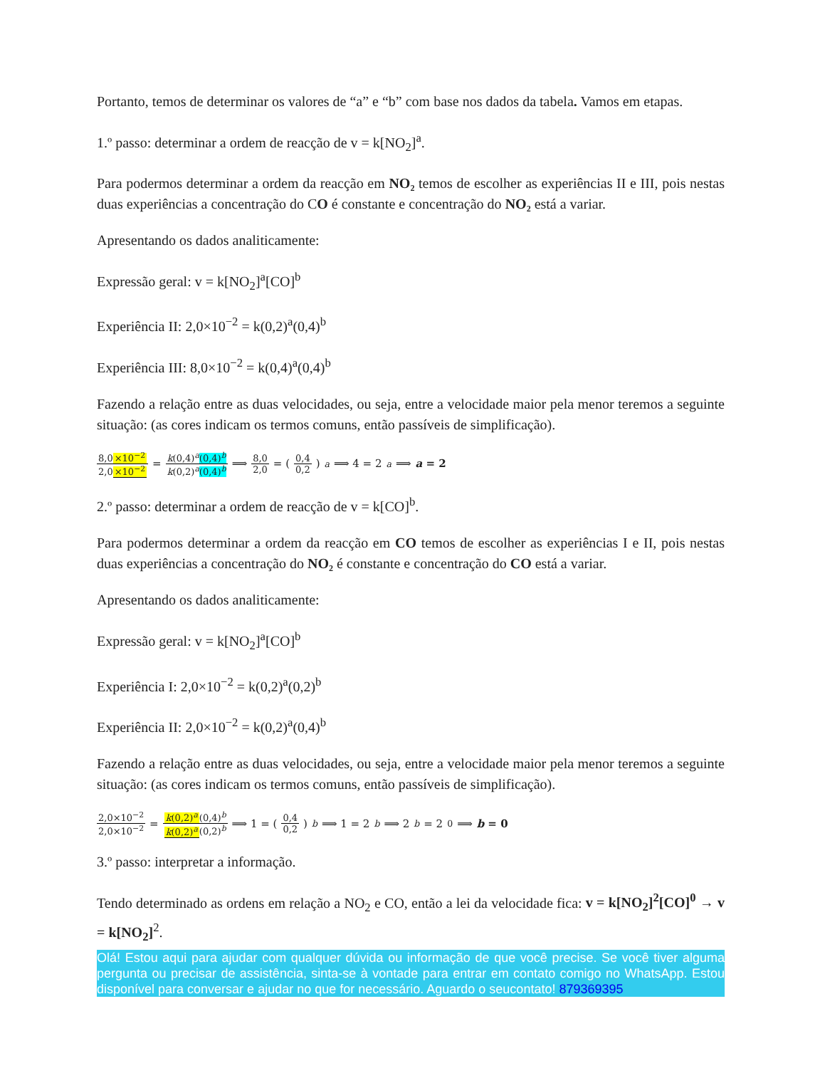Portanto, temos de determinar os valores de “a” e “b” com base nos dados da tabela. Vamos em etapas.
1.º passo: determinar a ordem de reacção de v = k[NO<sub>2</sub>]<sup>a</sup>.
Para podermos determinar a ordem da reacção em NO₂ temos de escolher as experiências II e III, pois nestas duas experiências a concentração do CO é constante e concentração do NO₂ está a variar.
Apresentando os dados analiticamente:
Expressão geral: v = k[NO<sub>2</sub>]<sup>a</sup>[CO]<sup>b</sup>
Experiência II: 2,0×10<sup>−2</sup> = k(0,2)<sup>a</sup>(0,4)<sup>b</sup>
Experiência III: 8,0×10<sup>−2</sup> = k(0,4)<sup>a</sup>(0,4)<sup>b</sup>
Fazendo a relação entre as duas velocidades, ou seja, entre a velocidade maior pela menor teremos a seguinte situação: (as cores indicam os termos comuns, então passíveis de simplificação).
8,0×10<sup>−2</sup> 2,0×10<sup>−2</sup> = k(0,4)<sup>a</sup>(0,4)<sup>b</sup> k(0,2)<sup>a</sup>(0,4)<sup>b</sup> ⟹ 8,0 2,0 = (0,4 0,2)<sup>a</sup> ⟹ 4 = 2<sup>a</sup> ⟹ a = 2
2.º passo: determinar a ordem de reacção de v = k[CO]<sup>b</sup>.
Para podermos determinar a ordem da reacção em CO temos de escolher as experiências I e II, pois nestas duas experiências a concentração do NO₂ é constante e concentração do CO está a variar.
Apresentando os dados analiticamente:
Expressão geral: v = k[NO<sub>2</sub>]<sup>a</sup>[CO]<sup>b</sup>
Experiência I: 2,0×10<sup>−2</sup> = k(0,2)<sup>a</sup>(0,2)<sup>b</sup>
Experiência II: 2,0×10<sup>−2</sup> = k(0,2)<sup>a</sup>(0,4)<sup>b</sup>
Fazendo a relação entre as duas velocidades, ou seja, entre a velocidade maior pela menor teremos a seguinte situação: (as cores indicam os termos comuns, então passíveis de simplificação).
2,0×10<sup>−2</sup> 2,0×10<sup>−2</sup> = k(0,2)<sup>a</sup>(0,4)<sup>b</sup> k(0,2)<sup>a</sup>(0,2)<sup>b</sup> ⟹ 1 = (0,4 0,2)<sup>b</sup> ⟹ 1 = 2<sup>b</sup> ⟹ 2<sup>b</sup> = 2<sup>0</sup> ⟹ b = 0
3.º passo: interpretar a informação.
Tendo determinado as ordens em relação a NO<sub>2</sub> e CO, então a lei da velocidade fica: v = k[NO<sub>2</sub>]<sup>2</sup>[CO]<sup>0</sup> → v = k[NO<sub>2</sub>]<sup>2</sup>.
Olá! Estou aqui para ajudar com qualquer dúvida ou informação de que você precise. Se você tiver alguma pergunta ou precisar de assistência, sinta-se à vontade para entrar em contato comigo no WhatsApp. Estou disponível para conversar e ajudar no que for necessário. Aguardo o seucontato! 879369395